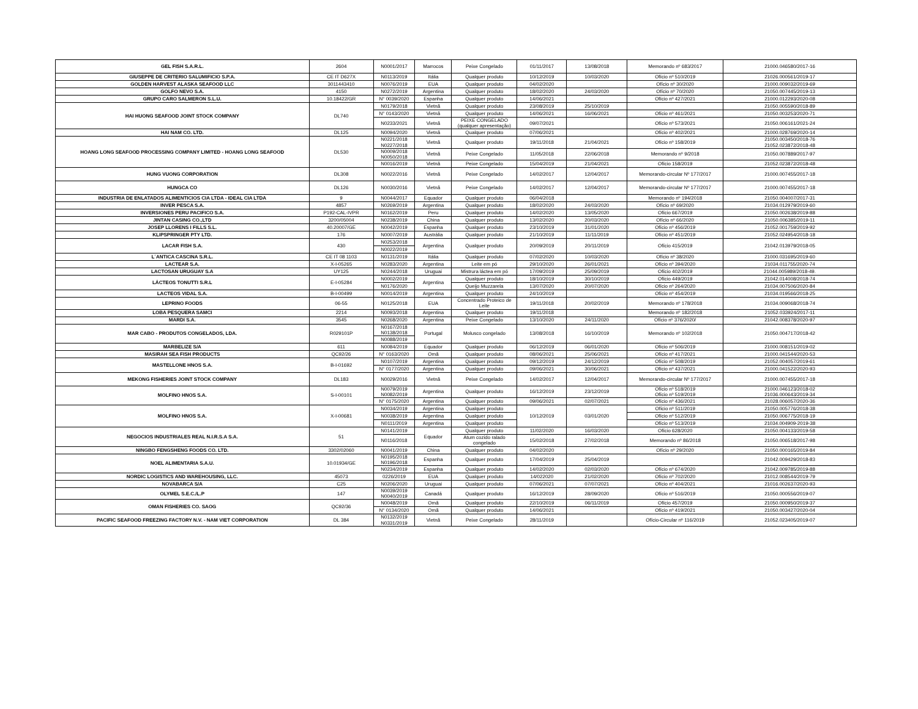| GEL FISH S.A.R.L. | 2604 | N0001/2017 | Marrocos | Peixe Congelado | 01/11/2017 | 13/08/2018 | Memorando nº 683/2017 | 21000.046580/2017-16 |
| GIUSEPPE DE CRITERIO SALUMIFICIO S.P.A. | CE IT D627X | N0113/2019 | Itália | Qualquer produto | 10/12/2019 | 10/03/2020 | Ofício nº 510/2019 | 21026.000561/2019-17 |
| GOLDEN HARVEST ALASKA SEAFOOD LLC | 3011443410 | N0076/2019 | EUA | Qualquer produto | 04/02/2020 | | Ofício nº 30/2020 | 21000.009032/2019-69 |
| GOLFO NEVO S.A. | 4150 | N0272/2019 | Argentina | Qualquer produto | 18/02/2020 | 24/03/2020 | Ofício nº 70/2020 | 21050.007445/2019-13 |
| GRUPO CARO SALMERON S.L.U. | 10.18422/GR | N° 0039/2020 | Espanha | Qualquer produto | 14/06/2021 | | Ofício nº 427/2021 | 21000.012293/2020-08 |
| HAI HUONG SEAFOOD JOINT STOCK COMPANY | DL740 | N0179/2018 | Vietnã | Qualquer produto | 23/08/2019 | 25/10/2019 | | 21050.005590/2018-89 |
| | | N° 0143/2020 | Vietnã | Qualquer produto | 14/06/2021 | 16/06/2021 | Ofício nº 461/2021 | 21050.003253/2020-71 |
| | | N0233/2021 | Vietnã | PEIXE CONGELADO (qualquer apresentação) | 09/07/2021 | | Ofício nº 573/2021 | 21050.006161/2021-24 |
| HAI NAM CO. LTD. | DL125 | N0094/2020 | Vietnã | Qualquer produto | 07/06/2021 | | Ofício nº 402/2021 | 21000.028769/2020-14 |
| HOANG LONG SEAFOOD PROCESSING COMPANY LIMITED - HOANG LONG SEAFOOD | DL530 | N0221/2018 N0227/2018 | Vietnã | Qualquer produto | 19/11/2018 | 21/04/2021 | Ofício nº 158/2019 | 21050.003450/2018-76 21052.023872/2018-48 |
| | | N0009/2018 N0050/2018 | Vietnã | Peixe Congelado | 11/05/2018 | 22/06/2018 | Memorando nº 9/2018 | 21050.007889/2017-97 |
| | | N0016/2019 | Vietnã | Peixe Congelado | 15/04/2019 | 21/04/2021 | Ofício 158/2019 | 21052.023872/2018-48 |
| HUNG VUONG CORPORATION | DL308 | N0022/2016 | Vietnã | Peixe Congelado | 14/02/2017 | 12/04/2017 | Memorando-circular Nº 177/2017 | 21000.007455/2017-18 |
| HUNGCA CO | DL126 | N0030/2016 | Vietnã | Peixe Congelado | 14/02/2017 | 12/04/2017 | Memorando-circular Nº 177/2017 | 21000.007455/2017-18 |
| INDUSTRIA DE ENLATADOS ALIMENTICIOS CIA LTDA - IDEAL CIA LTDA | 9 | N0044/2017 | Equador | Qualquer produto | 06/04/2018 | | Memorando nº 194/2018 | 21050.004007/2017-31 |
| INVER PESCA S.A. | 4857 | N0269/2019 | Argentina | Qualquer produto | 18/02/2020 | 24/03/2020 | Ofício nº 69/2020 | 21034.012979/2019-60 |
| INVERSIONES PERU PACIFICO S.A. | P192-CAL-IVPR | N0162/2019 | Peru | Qualquer produto | 14/02/2020 | 13/05/2020 | Ofício 667/2019 | 21050.002638/2019-88 |
| JINTAN CASING CO.,LTD | 3200/05004 | N0238/2019 | China | Qualquer produto | 13/02/2020 | 20/03/2020 | Ofício nº 66/2020 | 21050.006385/2019-11 |
| JOSEP LLORENS I FILLS S.L. | 40.20007/GE | N0042/2019 | Espanha | Qualquer produto | 23/10/2019 | 31/01/2020 | Ofício nº 456/2019 | 21052.001759/2019-92 |
| KLIPSPRINGER PTY LTD. | 176 | N0007/2019 | Austrália | Qualquer produto | 21/10/2019 | 11/11/2019 | Ofício nº 451/2019 | 21052.024954/2018-18 |
| LACAR FISH S.A. | 430 | N0253/2018 | Argentina | Qualquer produto | 20/09/2019 | 20/11/2019 | Ofício 415/2019 | 21042.013979/2018-05 |
| | | N0022/2019 | | | | | | |
| L´ANTICA CASCINA S.R.L. | CE IT 08 1103 | N0131/2019 | Itália | Qualquer produto | 07/02/2020 | 10/03/2020 | Ofício nº 38/2020 | 21000.031695/2019-60 |
| LACTEAR S.A. | X-I-05265 | N0283/2020 | Argentina | Leite em pó | 29/10/2020 | 26/01/2021 | Ofício nº 394/2020 | 21034.011755/2020-74 |
| LACTOSAN URUGUAY S.A | UY125 | N0244/2018 | Uruguai | Mistrura láctea em pó | 17/09/2019 | 25/09/2019 | Ofício 402/2019 | 21044.005989/2018-49. |
| LÁCTEOS TONUTTI S.R.L | E-I-05284 | N0002/2019 | Argentina | Qualquer produto | 18/10/2019 | 30/10/2019 | Ofício 449/2019 | 21042.014008/2018-74 |
| | | N0176/2020 | | Queijo Muzzarela | 13/07/2020 | 20/07/2020 | Ofício nº 264/2020 | 21034.007506/2020-84 |
| LACTEOS VIDAL S.A. | B-I-00499 | N0014/2019 | Argentina | Qualquer produto | 24/10/2019 | | Ofício nº 454/2019 | 21034.019566/2018-25 |
| LEPRINO FOODS | 06-55 | N0125/2018 | EUA | Concentrado Proteico de Leite | 19/11/2018 | 20/02/2019 | Memorando nº 178/2018 | 21034.009068/2018-74 |
| LOBA PESQUERA SAMCI | 2214 | N0093/2018 | Argentina | Qualquer produto | 19/11/2018 | | Memorando nº 182/2018 | 21052.033924/2017-11 |
| MARDI S.A. | 3545 | N0268/2020 | Argentina | Peixe Congelado | 13/10/2020 | 24/11/2020 | Ofício nº 376/2020/ | 21042.008378/2020-97 |
| MAR CABO - PRODUTOS CONGELADOS, LDA. | R029101P | N0167/2018 N0138/2018 | Portugal | Molusco congelado | 13/08/2018 | 16/10/2019 | Memorando nº 102/2018 | 21050.004717/2018-42 |
| | | N0088/2019 | | | | | | |
| MARBELIZE S/A | 611 | N0084/2019 | Equador | Qualquer produto | 06/12/2019 | 06/01/2020 | Ofício nº 506/2019 | 21000.008151/2019-02 |
| MASIRAH SEA FISH PRODUCTS | QC92/26 | N° 0163/2020 | Omã | Qualquer produto | 08/06/2021 | 25/06/2021 | Ofício nº 417/2021 | 21000.041544/2020-53 |
| MASTELLONE HNOS S.A. | B-I-01692 | N0107/2019 | Argentina | Qualquer produto | 09/12/2019 | 24/12/2019 | Ofício nº 508/2019 | 21052.004057/2019-61 |
| | | N° 0177/2020 | Argentina | Qualquer produto | 09/06/2021 | 30/06/2021 | Ofício nº 437/2021 | 21000.041522/2020-93 |
| MEKONG FISHERIES JOINT STOCK COMPANY | DL183 | N0029/2016 | Vietnã | Peixe Congelado | 14/02/2017 | 12/04/2017 | Memorando-circular Nº 177/2017 | 21000.007455/2017-18 |
| MOLFINO HNOS S.A. | S-I-00101 | N0079/2019 N0082/2019 | Argentina | Qualquer produto | 16/12/2019 | 23/12/2019 | Ofício nº 518/2019 Ofício nº 519/2019 | 21000.046123/2018-02 21036.000643/2019-34 |
| | | N° 0175/2020 | Argentina | Qualquer produto | 09/06/2021 | 02/07/2021 | Ofício nº 436/2021 | 21028.006057/2020-36 |
| MOLFINO HNOS S.A. | X-I-00681 | N0034/2019 | Argentina | Qualquer produto | 10/12/2019 | 03/01/2020 | Ofício nº 511/2019 | 21050.005776/2018-38 |
| | | N0038/2019 | Argentina | Qualquer produto | | | Ofício nº 512/2019 | 21050.006775/2018-19 |
| | | N0111/2019 | Argentina | Qualquer produto | | | Ofício nº 513/2019 | 21034.004909-2019-38 |
| NEGOCIOS INDUSTRIALES REAL N.I.R.S.A S.A. | 51 | N0141/2019 | Equador | Qualquer produto | 11/02/2020 | 16/03/2020 | Ofício 628/2020 | 21050.004133/2019-58 |
| | | N0116/2018 | | Atum cozido ralado congelado | 15/02/2018 | 27/02/2018 | Memorando nº 86/2018 | 21050.006518/2017-98 |
| NINGBO FENGSHENG FOODS CO. LTD. | 3302/02060 | N0041/2019 | China | Qualquer produto | 04/02/2020 | | Ofício nº 29/2020 | 21050.000165/2019-84 |
| NOEL ALIMENTARIA S.A.U. | 10.01934/GE | N0195/2018 N0196/2018 | Espanha | Qualquer produto | 17/04/2019 | 25/04/2019 | | 21042.009429/2018-83 |
| | | N0234/2019 | Espanha | Qualquer produto | 14/02/2020 | 02/03/2020 | Ofício nº 674/2020 | 21042.009785/2019-88 |
| NORDIC LOGISTICS AND WAREHOUSING, LLC. | 45073 | 0226/2019 | EUA | Qualquer produto | 14/022020 | 21/02/2020 | Ofício nº 702/2020 | 21012.008544/2019-79 |
| NOVABARCA S/A | C25 | N0206/2020 | Uruguai | Qualquer produto | 07/06/2021 | 07/07/2021 | Ofício nº 404/2021 | 21016.002637/2020-93 |
| OLYMEL S.E.C./L.P | 147 | N0039/2019 N0040/2019 | Canadá | Qualquer produto | 16/12/2019 | 28/09/2020 | Ofício nº 516/2019 | 21050.000556/2019-07 |
| OMAN FISHERIES CO. SAOG | QC92/36 | N0048/2019 | Omã | Qualquer produto | 22/10/2019 | 06/11/2019 | Ofício 457/2019 | 21050.000950/2019-37 |
| | | N° 0134/2020 | Omã | Qualquer produto | 14/06/2021 | | Ofício nº 419/2021 | 21050.003427/2020-04 |
| PACIFIC SEAFOOD FREEZING FACTORY N.V. - NAM VIET CORPORATION | DL 384 | N0132/2019 N0331/2019 | Vietnã | Peixe Congelado | 28/11/2019 | | Ofício-Circular nº 116/2019 | 21052.023405/2019-07 |